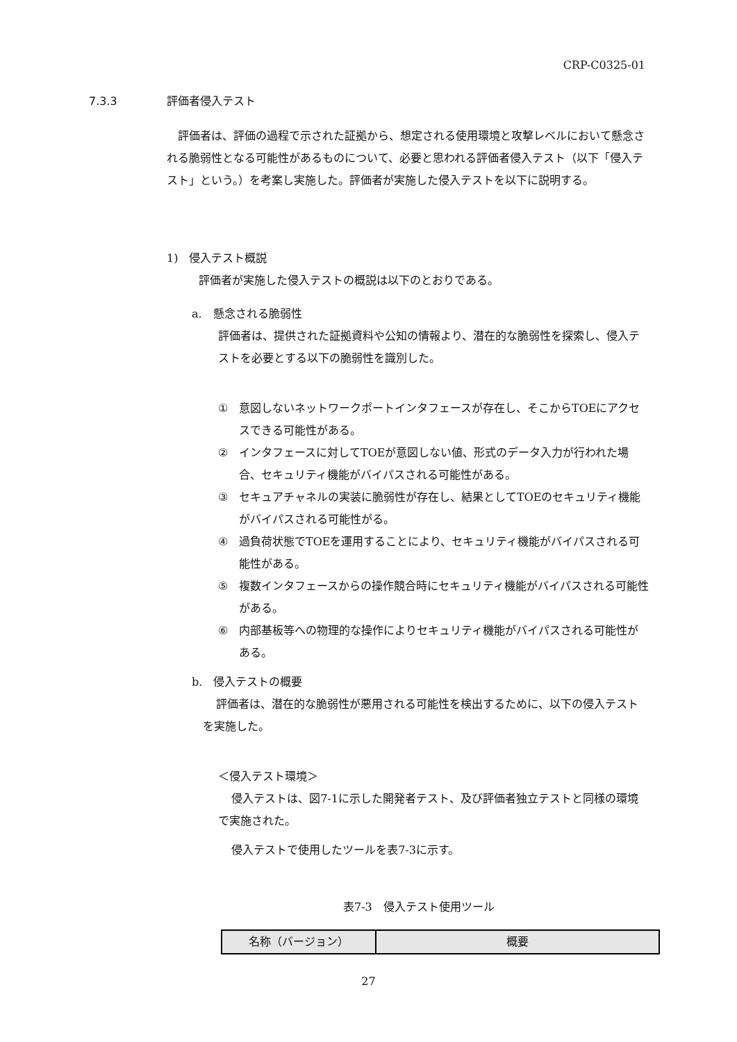CRP-C0325-01
7.3.3 評価者侵入テスト
評価者は、評価の過程で示された証拠から、想定される使用環境と攻撃レベルにおいて懸念される脆弱性となる可能性があるものについて、必要と思われる評価者侵入テスト（以下「侵入テスト」という。）を考案し実施した。評価者が実施した侵入テストを以下に説明する。
1)　侵入テスト概説
評価者が実施した侵入テストの概説は以下のとおりである。
a.　懸念される脆弱性
評価者は、提供された証拠資料や公知の情報より、潜在的な脆弱性を探索し、侵入テストを必要とする以下の脆弱性を識別した。
① 意図しないネットワークポートインタフェースが存在し、そこからTOEにアクセスできる可能性がある。
② インタフェースに対してTOEが意図しない値、形式のデータ入力が行われた場合、セキュリティ機能がバイパスされる可能性がある。
③ セキュアチャネルの実装に脆弱性が存在し、結果としてTOEのセキュリティ機能がバイパスされる可能性がる。
④ 過負荷状態でTOEを運用することにより、セキュリティ機能がバイパスされる可能性がある。
⑤ 複数インタフェースからの操作競合時にセキュリティ機能がバイパスされる可能性がある。
⑥ 内部基板等への物理的な操作によりセキュリティ機能がバイパスされる可能性がある。
b.　侵入テストの概要
評価者は、潜在的な脆弱性が悪用される可能性を検出するために、以下の侵入テストを実施した。
＜侵入テスト環境＞
侵入テストは、図7-1に示した開発者テスト、及び評価者独立テストと同様の環境で実施された。
侵入テストで使用したツールを表7-3に示す。
表7-3　侵入テスト使用ツール
| 名称（バージョン） | 概要 |
| --- | --- |
27